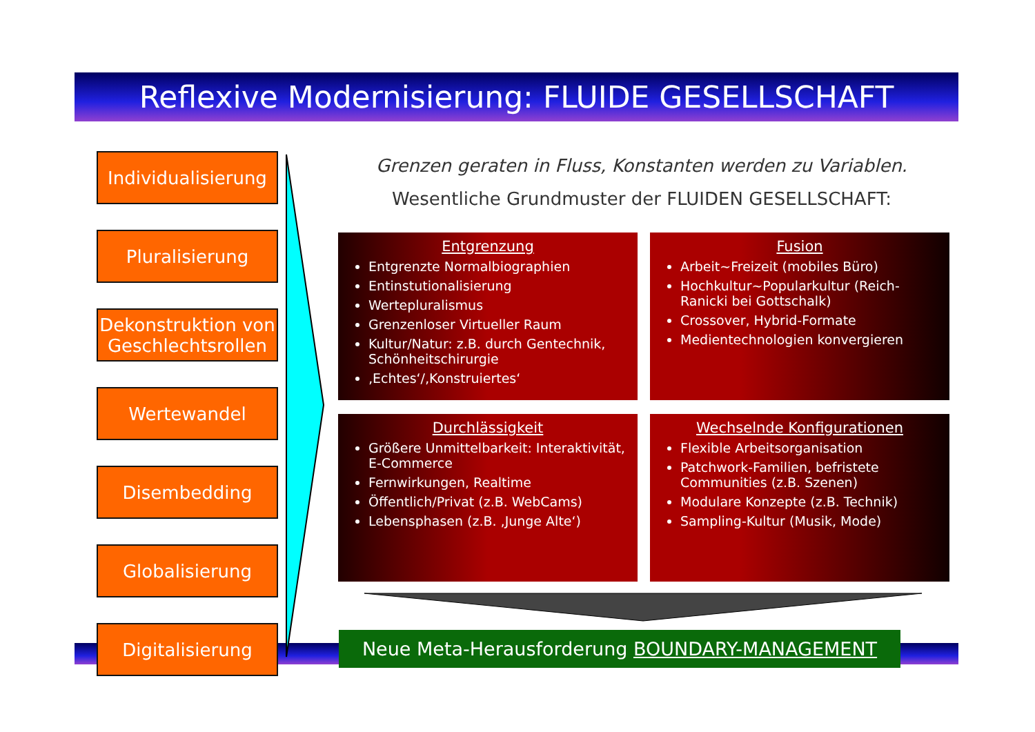Reflexive Modernisierung: FLUIDE GESELLSCHAFT
Individualisierung
Pluralisierung
Dekonstruktion von
Geschlechtsrollen
Wertewandel
Disembedding
Globalisierung
Digitalisierung
Grenzen geraten in Fluss, Konstanten werden zu Variablen.
Wesentliche Grundmuster der FLUIDEN GESELLSCHAFT:
Entgrenzung
Entgrenzte Normalbiographien
Entinstutionalisierung
Wertepluralismus
Grenzenloser Virtueller Raum
Kultur/Natur: z.B. durch Gentechnik, Schönheitschirurgie
‚Echtes‘/‚Konstruiertes‘
Fusion
Arbeit~Freizeit (mobiles Büro)
Hochkultur~Popularkultur (Reich-Ranicki bei Gottschalk)
Crossover, Hybrid-Formate
Medientechnologien konvergieren
Durchlässigkeit
Größere Unmittelbarkeit: Interaktivität, E-Commerce
Fernwirkungen, Realtime
Öffentlich/Privat (z.B. WebCams)
Lebensphasen (z.B. ‚Junge Alte‘)
Wechselnde Konfigurationen
Flexible Arbeitsorganisation
Patchwork-Familien, befristete Communities (z.B. Szenen)
Modulare Konzepte (z.B. Technik)
Sampling-Kultur (Musik, Mode)
Neue Meta-Herausforderung BOUNDARY-MANAGEMENT